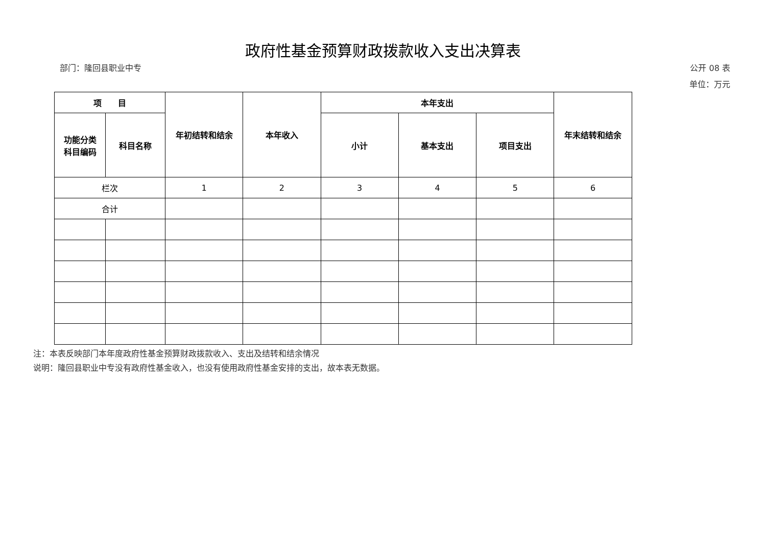政府性基金预算财政拨款收入支出决算表
部门：隆回县职业中专 公开 08 表
单位：万元
| 项 目 | | 年初结转和结余 | 本年收入 | 本年支出 | | | 年末结转和结余 |
| --- | --- | --- | --- | --- | --- | --- | --- |
| 功能分类 科目编码 | 科目名称 | | | 小计 | 基本支出 | 项目支出 | |
| 栏次 | | 1 | 2 | 3 | 4 | 5 | 6 |
| 合计 | | | | | | | |
注：本表反映部门本年度政府性基金预算财政拨款收入、支出及结转和结余情况
说明：隆回县职业中专没有政府性基金收入，也没有使用政府性基金安排的支出，故本表无数据。